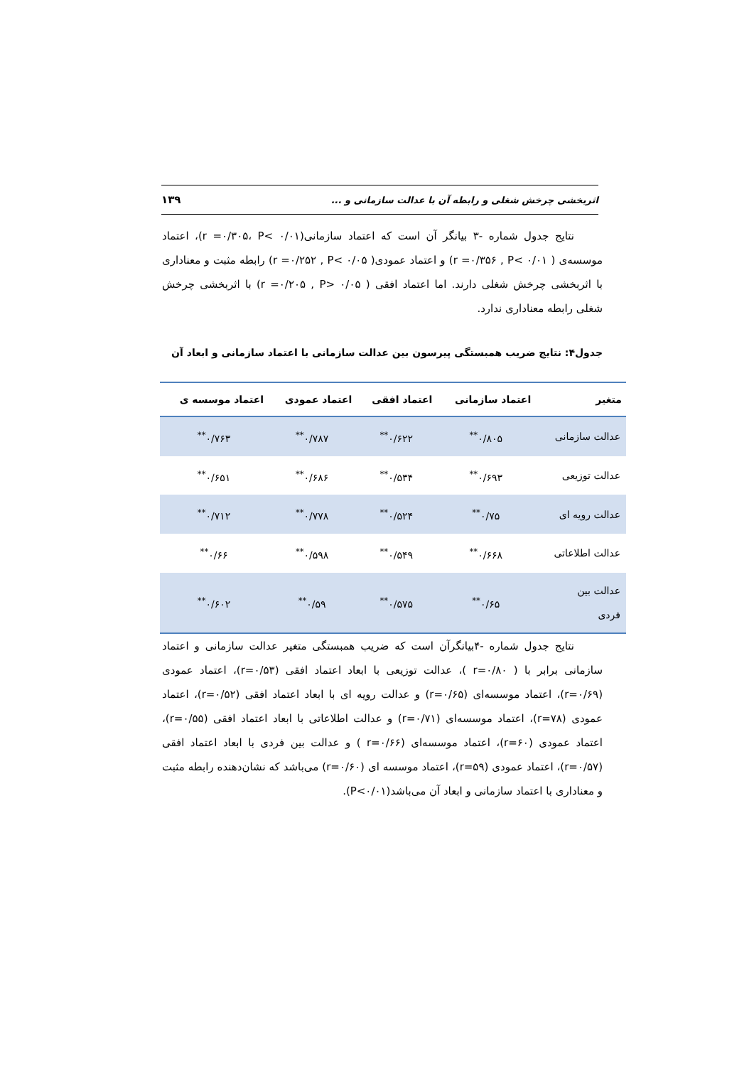اثربخشی چرخش شغلی و رابطه آن با عدالت سازمانی و ... ۱۳۹
نتایج جدول شماره -۳ بیانگر آن است که اعتماد سازمانی(r =۰/۳۰۵، P< ۰/۰۱)، اعتماد موسسه‌ی ( r =۰/۳۵۶ , P< ۰/۰۱) و اعتماد عمودی( r =۰/۲۵۲ , P< ۰/۰۵) رابطه مثبت و معناداری با اثربخشی چرخش شغلی دارند. اما اعتماد افقی ( r =۰/۲۰۵ , P> ۰/۰۵) با اثربخشی چرخش شغلی رابطه معناداری ندارد.
جدول۴: نتایج ضریب همبستگی پیرسون بین عدالت سازمانی با اعتماد سازمانی و ابعاد آن
| متغیر | اعتماد سازمانی | اعتماد افقی | اعتماد عمودی | اعتماد موسسه ی |
| --- | --- | --- | --- | --- |
| عدالت سازمانی | ۰/۸۰۵<sup>**</sup> | ۰/۶۲۲<sup>**</sup> | ۰/۷۸۷<sup>**</sup> | ۰/۷۶۳<sup>**</sup> |
| عدالت توزیعی | ۰/۶۹۳<sup>**</sup> | ۰/۵۳۴<sup>**</sup> | ۰/۶۸۶<sup>**</sup> | ۰/۶۵۱<sup>**</sup> |
| عدالت رویه ای | ۰/۷۵<sup>**</sup> | ۰/۵۲۴<sup>**</sup> | ۰/۷۷۸<sup>**</sup> | ۰/۷۱۲<sup>**</sup> |
| عدالت اطلاعاتی | ۰/۶۶۸<sup>**</sup> | ۰/۵۴۹<sup>**</sup> | ۰/۵۹۸<sup>**</sup> | ۰/۶۶<sup>**</sup> |
| عدالت بین فردی | ۰/۶۵<sup>**</sup> | ۰/۵۷۵<sup>**</sup> | ۰/۵۹<sup>**</sup> | ۰/۶۰۲<sup>**</sup> |
نتایج جدول شماره -۴بیانگرآن است که ضریب همبستگی متغیر عدالت سازمانی و اعتماد سازمانی برابر با ( r=۰/۸۰ )، عدالت توزیعی با ابعاد اعتماد افقی (r=۰/۵۳)، اعتماد عمودی (r=۰/۶۹)، اعتماد موسسه‌ای (r=۰/۶۵) و عدالت رویه ای با ابعاد اعتماد افقی (r=۰/۵۲)، اعتماد عمودی (r=۷۸)، اعتماد موسسه‌ای (r=۰/۷۱) و عدالت اطلاعاتی با ابعاد اعتماد افقی (r=۰/۵۵)، اعتماد عمودی (r=۶۰)، اعتماد موسسه‌ای (r=۰/۶۶ ) و عدالت بین فردی با ابعاد اعتماد افقی (r=۰/۵۷)، اعتماد عمودی (r=۵۹)، اعتماد موسسه ای (r=۰/۶۰) می‌باشد که نشان‌دهنده رابطه مثبت و معناداری با اعتماد سازمانی و ابعاد آن می‌باشد(P<۰/۰۱).